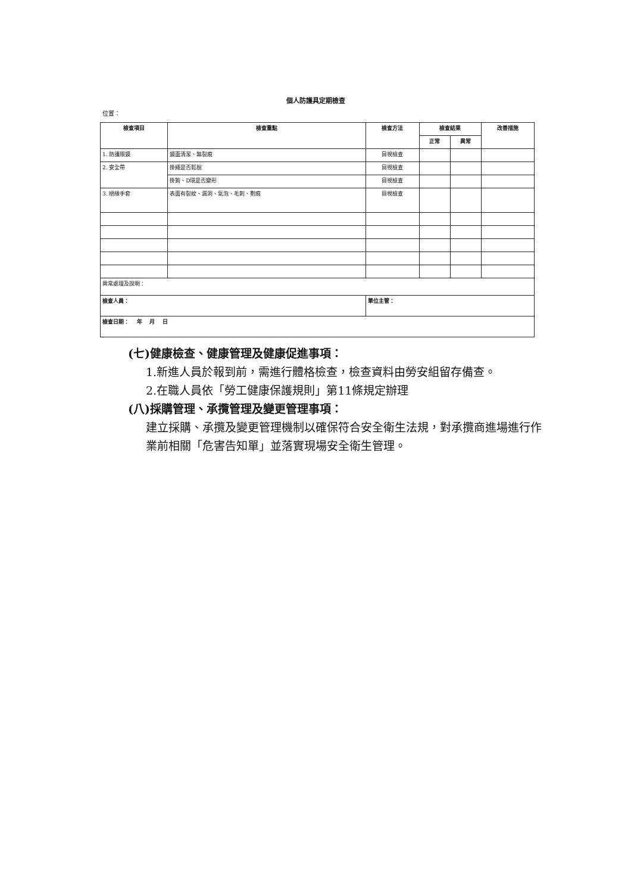個人防護具定期檢查
位置：
| 檢查項目 | 檢查重點 | 檢查方法 | 檢查結果 | | 改善措施 |
| --- | --- | --- | --- | --- | --- |
| | | | 正常 | 異常 | |
| 1. 防護眼鏡 | 鏡面清潔、無裂痕 | 目視檢查 | | | |
| 2. 安全帶 | 掛繩是否鬆脫 | 目視檢查 | | | |
| | 掛鉤、D環是否變形 | 目視檢查 | | | |
| 3. 絕緣手套 | 表面有裂紋、漏洞、氣泡、毛刺、劃痕 | 目視檢查 | | | |
| 異常處理及說明： | | | | | |
| 檢查人員： | | 單位主管： | | | |
| 檢查日期： 年 月 日 | | | | | |
(七)健康檢查、健康管理及健康促進事項：
1.新進人員於報到前，需進行體格檢查，檢查資料由勞安組留存備查。
2.在職人員依「勞工健康保護規則」第11條規定辦理
(八)採購管理、承攬管理及變更管理事項：
建立採購、承攬及變更管理機制以確保符合安全衛生法規，對承攬商進場進行作業前相關「危害告知單」並落實現場安全衛生管理。